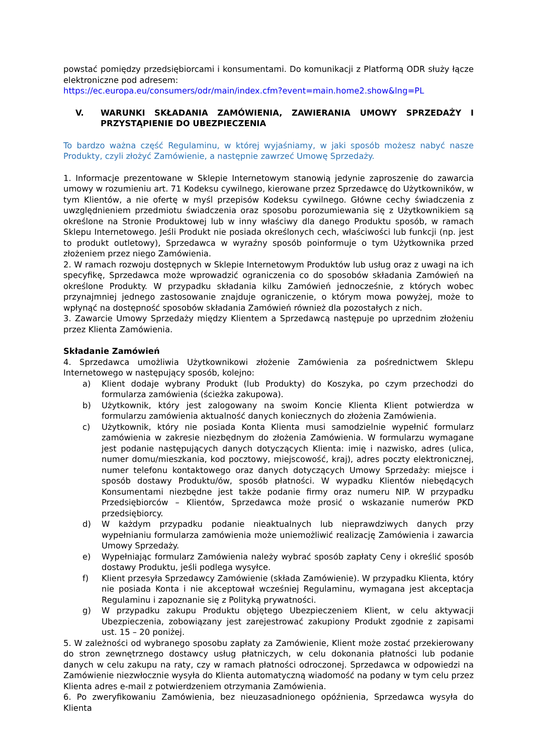powstać pomiędzy przedsiębiorcami i konsumentami. Do komunikacji z Platformą ODR służy łącze elektroniczne pod adresem:
https://ec.europa.eu/consumers/odr/main/index.cfm?event=main.home2.show&lng=PL
V. WARUNKI SKŁADANIA ZAMÓWIENIA, ZAWIERANIA UMOWY SPRZEDAŻY I PRZYSTĄPIENIE DO UBEZPIECZENIA
To bardzo ważna część Regulaminu, w której wyjaśniamy, w jaki sposób możesz nabyć nasze Produkty, czyli złożyć Zamówienie, a następnie zawrzeć Umowę Sprzedaży.
1. Informacje prezentowane w Sklepie Internetowym stanowią jedynie zaproszenie do zawarcia umowy w rozumieniu art. 71 Kodeksu cywilnego, kierowane przez Sprzedawcę do Użytkowników, w tym Klientów, a nie ofertę w myśl przepisów Kodeksu cywilnego. Główne cechy świadczenia z uwzględnieniem przedmiotu świadczenia oraz sposobu porozumiewania się z Użytkownikiem są określone na Stronie Produktowej lub w inny właściwy dla danego Produktu sposób, w ramach Sklepu Internetowego. Jeśli Produkt nie posiada określonych cech, właściwości lub funkcji (np. jest to produkt outletowy), Sprzedawca w wyraźny sposób poinformuje o tym Użytkownika przed złożeniem przez niego Zamówienia.
2. W ramach rozwoju dostępnych w Sklepie Internetowym Produktów lub usług oraz z uwagi na ich specyfikę, Sprzedawca może wprowadzić ograniczenia co do sposobów składania Zamówień na określone Produkty. W przypadku składania kilku Zamówień jednocześnie, z których wobec przynajmniej jednego zastosowanie znajduje ograniczenie, o którym mowa powyżej, może to wpłynąć na dostępność sposobów składania Zamówień również dla pozostałych z nich.
3. Zawarcie Umowy Sprzedaży między Klientem a Sprzedawcą następuje po uprzednim złożeniu przez Klienta Zamówienia.
Składanie Zamówień
4. Sprzedawca umożliwia Użytkownikowi złożenie Zamówienia za pośrednictwem Sklepu Internetowego w następujący sposób, kolejno:
a) Klient dodaje wybrany Produkt (lub Produkty) do Koszyka, po czym przechodzi do formularza zamówienia (ścieżka zakupowa).
b) Użytkownik, który jest zalogowany na swoim Koncie Klienta Klient potwierdza w formularzu zamówienia aktualność danych koniecznych do złożenia Zamówienia.
c) Użytkownik, który nie posiada Konta Klienta musi samodzielnie wypełnić formularz zamówienia w zakresie niezbędnym do złożenia Zamówienia. W formularzu wymagane jest podanie następujących danych dotyczących Klienta: imię i nazwisko, adres (ulica, numer domu/mieszkania, kod pocztowy, miejscowość, kraj), adres poczty elektronicznej, numer telefonu kontaktowego oraz danych dotyczących Umowy Sprzedaży: miejsce i sposób dostawy Produktu/ów, sposób płatności. W wypadku Klientów niebędących Konsumentami niezbędne jest także podanie firmy oraz numeru NIP. W przypadku Przedsiębiorców – Klientów, Sprzedawca może prosić o wskazanie numerów PKD przedsiębiorcy.
d) W każdym przypadku podanie nieaktualnych lub nieprawdziwych danych przy wypełnianiu formularza zamówienia może uniemożliwić realizację Zamówienia i zawarcia Umowy Sprzedaży.
e) Wypełniając formularz Zamówienia należy wybrać sposób zapłaty Ceny i określić sposób dostawy Produktu, jeśli podlega wysyłce.
f) Klient przesyła Sprzedawcy Zamówienie (składa Zamówienie). W przypadku Klienta, który nie posiada Konta i nie akceptował wcześniej Regulaminu, wymagana jest akceptacja Regulaminu i zapoznanie się z Polityką prywatności.
g) W przypadku zakupu Produktu objętego Ubezpieczeniem Klient, w celu aktywacji Ubezpieczenia, zobowiązany jest zarejestrować zakupiony Produkt zgodnie z zapisami ust. 15 – 20 poniżej.
5. W zależności od wybranego sposobu zapłaty za Zamówienie, Klient może zostać przekierowany do stron zewnętrznego dostawcy usług płatniczych, w celu dokonania płatności lub podanie danych w celu zakupu na raty, czy w ramach płatności odroczonej. Sprzedawca w odpowiedzi na Zamówienie niezwłocznie wysyła do Klienta automatyczną wiadomość na podany w tym celu przez Klienta adres e-mail z potwierdzeniem otrzymania Zamówienia.
6. Po zweryfikowaniu Zamówienia, bez nieuzasadnionego opóźnienia, Sprzedawca wysyła do Klienta